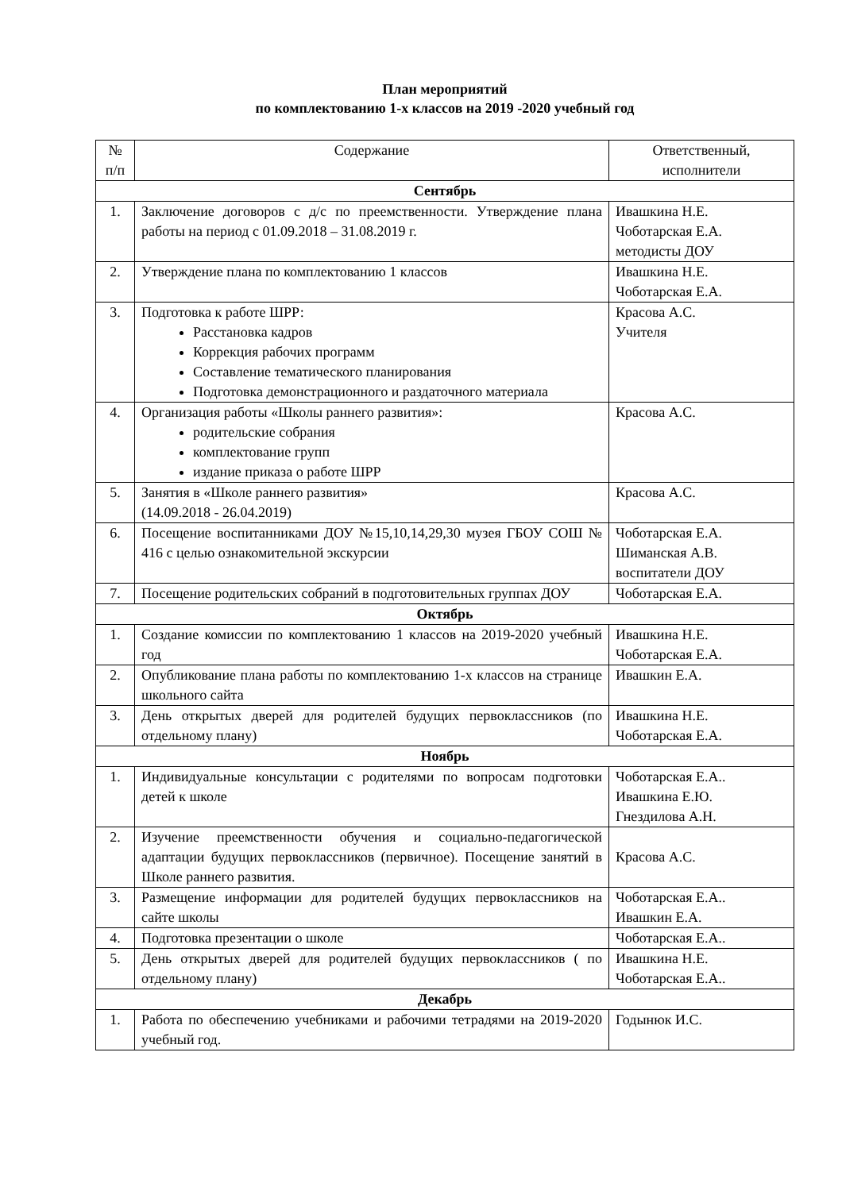План мероприятий
по комплектованию 1-х классов на 2019 -2020 учебный год
| № п/п | Содержание | Ответственный, исполнители |
| --- | --- | --- |
| Сентябрь | | |
| 1. | Заключение договоров с д/с по преемственности. Утверждение плана работы на период с 01.09.2018 – 31.08.2019 г. | Ивашкина Н.Е. Чоботарская Е.А. методисты ДОУ |
| 2. | Утверждение плана по комплектованию 1 классов | Ивашкина Н.Е. Чоботарская Е.А. |
| 3. | Подготовка к работе ШРР: Расстановка кадров Коррекция рабочих программ Составление тематического планирования Подготовка демонстрационного и раздаточного материала | Красова А.С. Учителя |
| 4. | Организация работы «Школы раннего развития»: родительские собрания комплектование групп издание приказа о работе ШРР | Красова А.С. |
| 5. | Занятия в «Школе раннего развития» (14.09.2018 - 26.04.2019) | Красова А.С. |
| 6. | Посещение воспитанниками ДОУ №15,10,14,29,30 музея ГБОУ СОШ № 416 с целью ознакомительной экскурсии | Чоботарская Е.А. Шиманская А.В. воспитатели ДОУ |
| 7. | Посещение родительских собраний в подготовительных группах ДОУ | Чоботарская Е.А. |
| Октябрь | | |
| 1. | Создание комиссии по комплектованию 1 классов на 2019-2020 учебный год | Ивашкина Н.Е. Чоботарская Е.А. |
| 2. | Опубликование плана работы по комплектованию 1-х классов на странице школьного сайта | Ивашкин Е.А. |
| 3. | День открытых дверей для родителей будущих первоклассников (по отдельному плану) | Ивашкина Н.Е. Чоботарская Е.А. |
| Ноябрь | | |
| 1. | Индивидуальные консультации с родителями по вопросам подготовки детей к школе | Чоботарская Е.А.. Ивашкина Е.Ю. Гнездилова А.Н. |
| 2. | Изучение преемственности обучения и социально-педагогической адаптации будущих первоклассников (первичное). Посещение занятий в Школе раннего развития. | Красова А.С. |
| 3. | Размещение информации для родителей будущих первоклассников на сайте школы | Чоботарская Е.А.. Ивашкин Е.А. |
| 4. | Подготовка презентации о школе | Чоботарская Е.А.. |
| 5. | День открытых дверей для родителей будущих первоклассников ( по отдельному плану) | Ивашкина Н.Е. Чоботарская Е.А.. |
| Декабрь | | |
| 1. | Работа по обеспечению учебниками и рабочими тетрадями на 2019-2020 учебный год. | Годынюк И.С. |